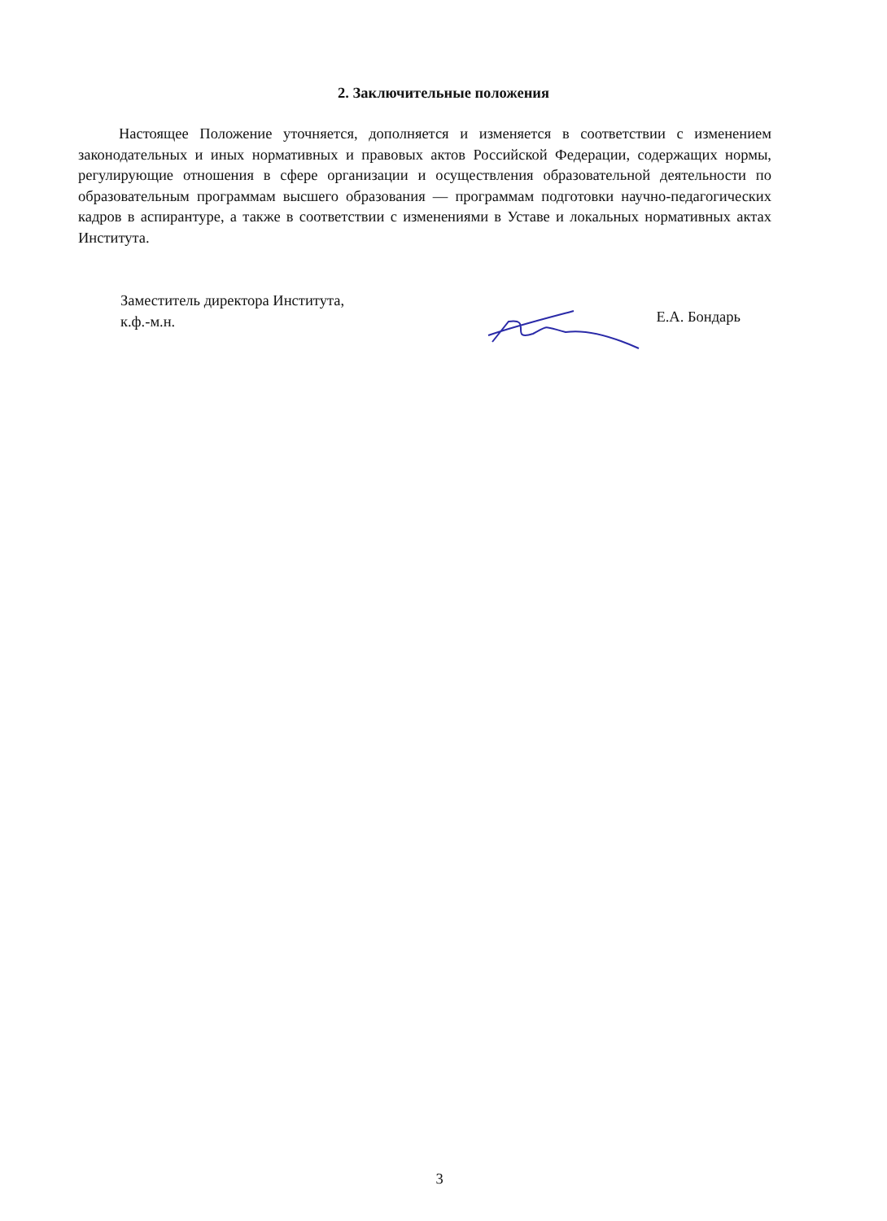2. Заключительные положения
Настоящее Положение уточняется, дополняется и изменяется в соответствии с изменением законодательных и иных нормативных и правовых актов Российской Федерации, содержащих нормы, регулирующие отношения в сфере организации и осуществления образовательной деятельности по образовательным программам высшего образования — программам подготовки научно-педагогических кадров в аспирантуре, а также в соответствии с изменениями в Уставе и локальных нормативных актах Института.
Заместитель директора Института,
к.ф.-м.н.
Е.А. Бондарь
3